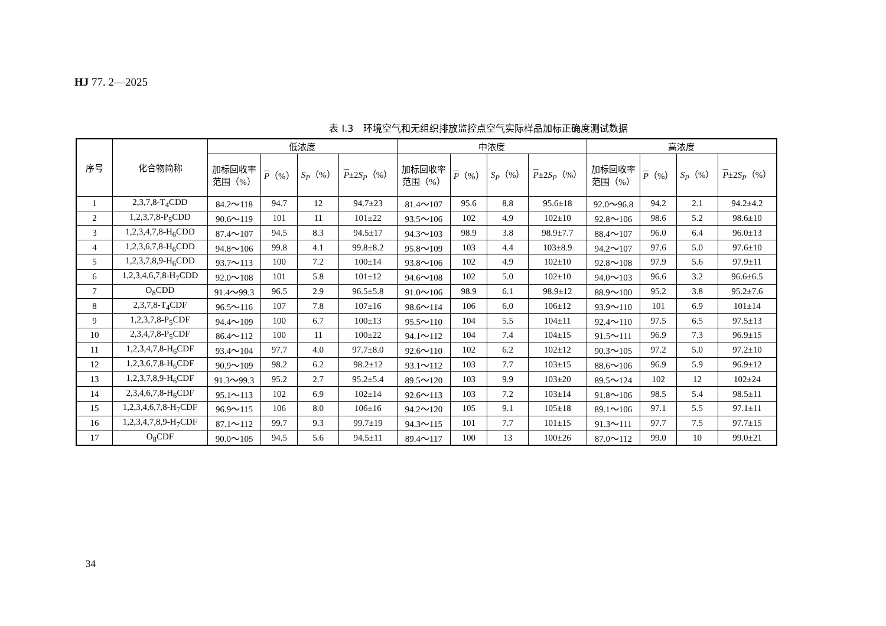HJ 77. 2—2025
表 I.3　环境空气和无组织排放监控点空气实际样品加标正确度测试数据
| 序号 | 化合物简称 | 低浓度 | | | | 中浓度 | | | | 高浓度 | | | |
| --- | --- | --- | --- | --- | --- | --- | --- | --- | --- | --- | --- | --- | --- |
| | | 加标回收率 范围（%） | P （%） | S<sub>P</sub> （%） | P ±2 S<sub>P</sub> （%） | 加标回收率 范围（%） | P （%） | S<sub>P</sub> （%） | P ±2 S<sub>P</sub> （%） | 加标回收率 范围（%） | P （%） | S<sub>P</sub> （%） | P ±2 S<sub>P</sub> （%） |
| 1 | 2,3,7,8-T<sub>4</sub>CDD | 84.2～118 | 94.7 | 12 | 94.7±23 | 81.4～107 | 95.6 | 8.8 | 95.6±18 | 92.0～96.8 | 94.2 | 2.1 | 94.2±4.2 |
| 2 | 1,2,3,7,8-P<sub>5</sub>CDD | 90.6～119 | 101 | 11 | 101±22 | 93.5～106 | 102 | 4.9 | 102±10 | 92.8～106 | 98.6 | 5.2 | 98.6±10 |
| 3 | 1,2,3,4,7,8-H<sub>6</sub>CDD | 87.4～107 | 94.5 | 8.3 | 94.5±17 | 94.3～103 | 98.9 | 3.8 | 98.9±7.7 | 88.4～107 | 96.0 | 6.4 | 96.0±13 |
| 4 | 1,2,3,6,7,8-H<sub>6</sub>CDD | 94.8～106 | 99.8 | 4.1 | 99.8±8.2 | 95.8～109 | 103 | 4.4 | 103±8.9 | 94.2～107 | 97.6 | 5.0 | 97.6±10 |
| 5 | 1,2,3,7,8,9-H<sub>6</sub>CDD | 93.7～113 | 100 | 7.2 | 100±14 | 93.8～106 | 102 | 4.9 | 102±10 | 92.8～108 | 97.9 | 5.6 | 97.9±11 |
| 6 | 1,2,3,4,6,7,8-H<sub>7</sub>CDD | 92.0～108 | 101 | 5.8 | 101±12 | 94.6～108 | 102 | 5.0 | 102±10 | 94.0～103 | 96.6 | 3.2 | 96.6±6.5 |
| 7 | O<sub>8</sub>CDD | 91.4～99.3 | 96.5 | 2.9 | 96.5±5.8 | 91.0～106 | 98.9 | 6.1 | 98.9±12 | 88.9～100 | 95.2 | 3.8 | 95.2±7.6 |
| 8 | 2,3,7,8-T<sub>4</sub>CDF | 96.5～116 | 107 | 7.8 | 107±16 | 98.6～114 | 106 | 6.0 | 106±12 | 93.9～110 | 101 | 6.9 | 101±14 |
| 9 | 1,2,3,7,8-P<sub>5</sub>CDF | 94.4～109 | 100 | 6.7 | 100±13 | 95.5～110 | 104 | 5.5 | 104±11 | 92.4～110 | 97.5 | 6.5 | 97.5±13 |
| 10 | 2,3,4,7,8-P<sub>5</sub>CDF | 86.4～112 | 100 | 11 | 100±22 | 94.1～112 | 104 | 7.4 | 104±15 | 91.5～111 | 96.9 | 7.3 | 96.9±15 |
| 11 | 1,2,3,4,7,8-H<sub>6</sub>CDF | 93.4～104 | 97.7 | 4.0 | 97.7±8.0 | 92.6～110 | 102 | 6.2 | 102±12 | 90.3～105 | 97.2 | 5.0 | 97.2±10 |
| 12 | 1,2,3,6,7,8-H<sub>6</sub>CDF | 90.9～109 | 98.2 | 6.2 | 98.2±12 | 93.1～112 | 103 | 7.7 | 103±15 | 88.6～106 | 96.9 | 5.9 | 96.9±12 |
| 13 | 1,2,3,7,8,9-H<sub>6</sub>CDF | 91.3～99.3 | 95.2 | 2.7 | 95.2±5.4 | 89.5～120 | 103 | 9.9 | 103±20 | 89.5～124 | 102 | 12 | 102±24 |
| 14 | 2,3,4,6,7,8-H<sub>6</sub>CDF | 95.1～113 | 102 | 6.9 | 102±14 | 92.6～113 | 103 | 7.2 | 103±14 | 91.8～106 | 98.5 | 5.4 | 98.5±11 |
| 15 | 1,2,3,4,6,7,8-H<sub>7</sub>CDF | 96.9～115 | 106 | 8.0 | 106±16 | 94.2～120 | 105 | 9.1 | 105±18 | 89.1～106 | 97.1 | 5.5 | 97.1±11 |
| 16 | 1,2,3,4,7,8,9-H<sub>7</sub>CDF | 87.1～112 | 99.7 | 9.3 | 99.7±19 | 94.3～115 | 101 | 7.7 | 101±15 | 91.3～111 | 97.7 | 7.5 | 97.7±15 |
| 17 | O<sub>8</sub>CDF | 90.0～105 | 94.5 | 5.6 | 94.5±11 | 89.4～117 | 100 | 13 | 100±26 | 87.0～112 | 99.0 | 10 | 99.0±21 |
34